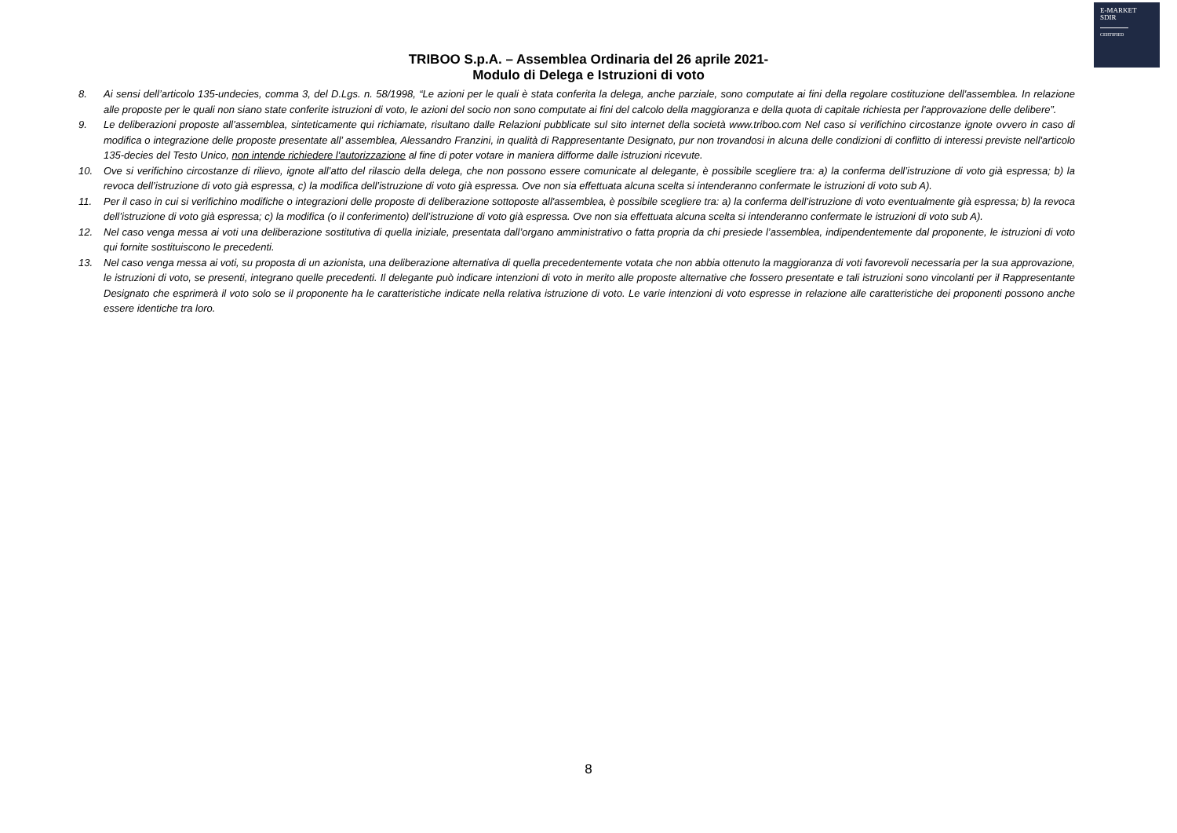E-MARKET
SDIR
CERTIFIED
TRIBOO S.p.A. – Assemblea Ordinaria del 26 aprile 2021-
Modulo di Delega e Istruzioni di voto
8. Ai sensi dell’articolo 135-undecies, comma 3, del D.Lgs. n. 58/1998, “Le azioni per le quali è stata conferita la delega, anche parziale, sono computate ai fini della regolare costituzione dell'assemblea. In relazione alle proposte per le quali non siano state conferite istruzioni di voto, le azioni del socio non sono computate ai fini del calcolo della maggioranza e della quota di capitale richiesta per l'approvazione delle delibere”.
9. Le deliberazioni proposte all’assemblea, sinteticamente qui richiamate, risultano dalle Relazioni pubblicate sul sito internet della società www.triboo.com Nel caso si verifichino circostanze ignote ovvero in caso di modifica o integrazione delle proposte presentate all’ assemblea, Alessandro Franzini, in qualità di Rappresentante Designato, pur non trovandosi in alcuna delle condizioni di conflitto di interessi previste nell'articolo 135-decies del Testo Unico, non intende richiedere l'autorizzazione al fine di poter votare in maniera difforme dalle istruzioni ricevute.
10. Ove si verifichino circostanze di rilievo, ignote all’atto del rilascio della delega, che non possono essere comunicate al delegante, è possibile scegliere tra: a) la conferma dell’istruzione di voto già espressa; b) la revoca dell’istruzione di voto già espressa, c) la modifica dell’istruzione di voto già espressa. Ove non sia effettuata alcuna scelta si intenderanno confermate le istruzioni di voto sub A).
11. Per il caso in cui si verifichino modifiche o integrazioni delle proposte di deliberazione sottoposte all'assemblea, è possibile scegliere tra: a) la conferma dell’istruzione di voto eventualmente già espressa; b) la revoca dell’istruzione di voto già espressa; c) la modifica (o il conferimento) dell’istruzione di voto già espressa. Ove non sia effettuata alcuna scelta si intenderanno confermate le istruzioni di voto sub A).
12. Nel caso venga messa ai voti una deliberazione sostitutiva di quella iniziale, presentata dall’organo amministrativo o fatta propria da chi presiede l’assemblea, indipendentemente dal proponente, le istruzioni di voto qui fornite sostituiscono le precedenti.
13. Nel caso venga messa ai voti, su proposta di un azionista, una deliberazione alternativa di quella precedentemente votata che non abbia ottenuto la maggioranza di voti favorevoli necessaria per la sua approvazione, le istruzioni di voto, se presenti, integrano quelle precedenti. Il delegante può indicare intenzioni di voto in merito alle proposte alternative che fossero presentate e tali istruzioni sono vincolanti per il Rappresentante Designato che esprimerà il voto solo se il proponente ha le caratteristiche indicate nella relativa istruzione di voto. Le varie intenzioni di voto espresse in relazione alle caratteristiche dei proponenti possono anche essere identiche tra loro.
8